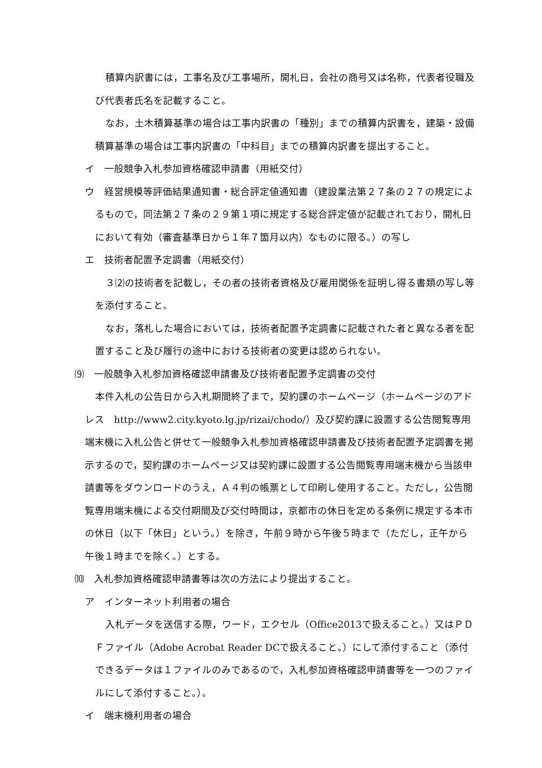積算内訳書には，工事名及び工事場所，開札日，会社の商号又は名称，代表者役職及び代表者氏名を記載すること。
なお，土木積算基準の場合は工事内訳書の「種別」までの積算内訳書を，建築・設備積算基準の場合は工事内訳書の「中科目」までの積算内訳書を提出すること。
イ　一般競争入札参加資格確認申請書（用紙交付）
ウ　経営規模等評価結果通知書・総合評定値通知書（建設業法第２７条の２７の規定によるもので，同法第２７条の２９第１項に規定する総合評定値が記載されており，開札日において有効（審査基準日から１年７箇月以内）なものに限る。）の写し
エ　技術者配置予定調書（用紙交付）
３⑵の技術者を記載し，その者の技術者資格及び雇用関係を証明し得る書類の写し等を添付すること。
なお，落札した場合においては，技術者配置予定調書に記載された者と異なる者を配置すること及び履行の途中における技術者の変更は認められない。
⑼　一般競争入札参加資格確認申請書及び技術者配置予定調書の交付
本件入札の公告日から入札期間終了まで，契約課のホームページ（ホームページのアドレス　http://www2.city.kyoto.lg.jp/rizai/chodo/）及び契約課に設置する公告閲覧専用端末機に入札公告と併せて一般競争入札参加資格確認申請書及び技術者配置予定調書を掲示するので，契約課のホームページ又は契約課に設置する公告閲覧専用端末機から当該申請書等をダウンロードのうえ，Ａ４判の帳票として印刷し使用すること。ただし，公告閲覧専用端末機による交付期間及び交付時間は，京都市の休日を定める条例に規定する本市の休日（以下「休日」という。）を除き，午前９時から午後５時まで（ただし，正午から午後１時までを除く。）とする。
⑽　入札参加資格確認申請書等は次の方法により提出すること。
ア　インターネット利用者の場合
入札データを送信する際，ワード，エクセル（Office2013で扱えること。）又はＰＤＦファイル（Adobe Acrobat Reader DCで扱えること。）にして添付すること（添付できるデータは１ファイルのみであるので，入札参加資格確認申請書等を一つのファイルにして添付すること。）。
イ　端末機利用者の場合